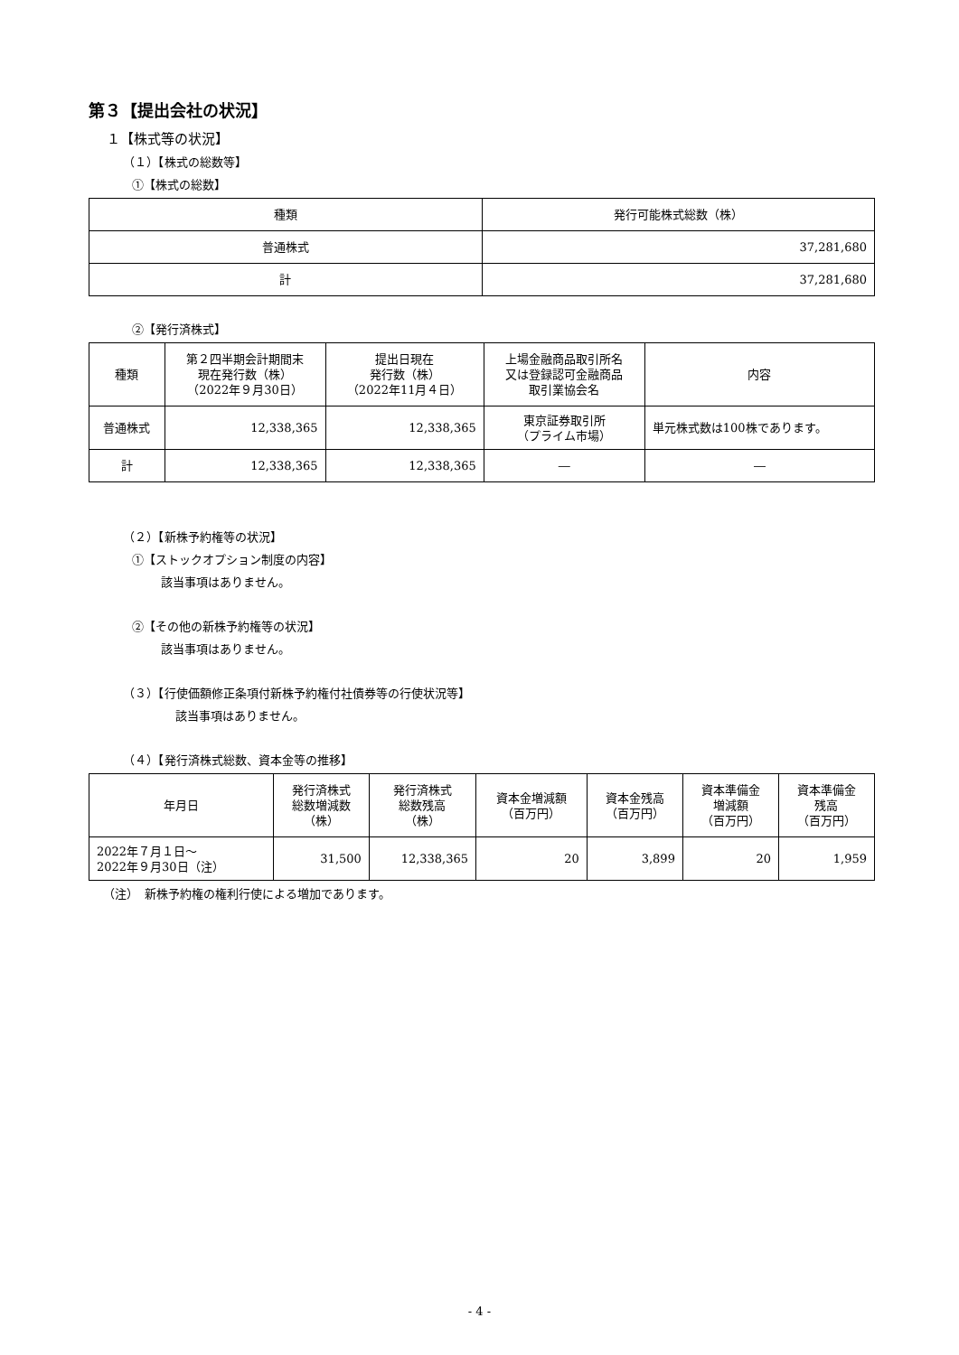第３【提出会社の状況】
１【株式等の状況】
（１）【株式の総数等】
①【株式の総数】
| 種類 | 発行可能株式総数（株） |
| --- | --- |
| 普通株式 | 37,281,680 |
| 計 | 37,281,680 |
②【発行済株式】
| 種類 | 第２四半期会計期間末 現在発行数（株） （2022年９月30日） | 提出日現在 発行数（株） （2022年11月４日） | 上場金融商品取引所名 又は登録認可金融商品 取引業協会名 | 内容 |
| --- | --- | --- | --- | --- |
| 普通株式 | 12,338,365 | 12,338,365 | 東京証券取引所 （プライム市場） | 単元株式数は100株であります。 |
| 計 | 12,338,365 | 12,338,365 | ― | ― |
（２）【新株予約権等の状況】
①【ストックオプション制度の内容】
該当事項はありません。
②【その他の新株予約権等の状況】
該当事項はありません。
（３）【行使価額修正条項付新株予約権付社債券等の行使状況等】
該当事項はありません。
（４）【発行済株式総数、資本金等の推移】
| 年月日 | 発行済株式 総数増減数 （株） | 発行済株式 総数残高 （株） | 資本金増減額 （百万円） | 資本金残高 （百万円） | 資本準備金 増減額 （百万円） | 資本準備金 残高 （百万円） |
| --- | --- | --- | --- | --- | --- | --- |
| 2022年７月１日～ 2022年９月30日（注） | 31,500 | 12,338,365 | 20 | 3,899 | 20 | 1,959 |
（注）　新株予約権の権利行使による増加であります。
- 4 -